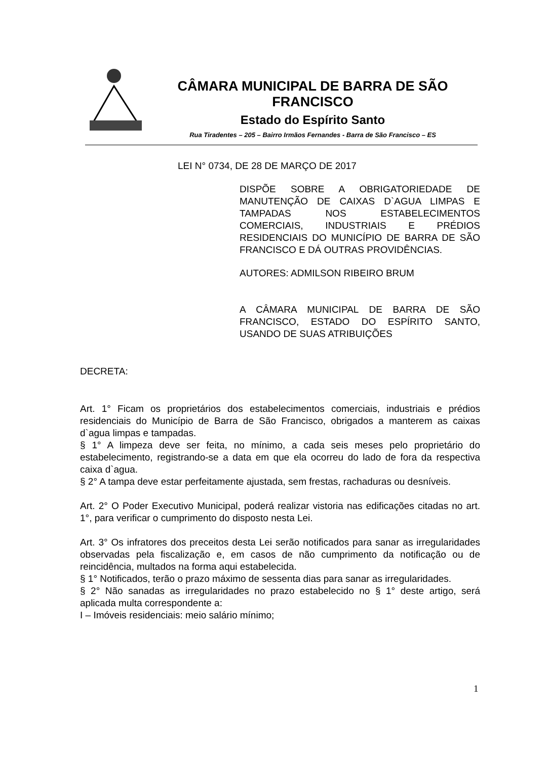CÂMARA MUNICIPAL DE BARRA DE SÃO FRANCISCO
Estado do Espírito Santo
Rua Tiradentes – 205 – Bairro Irmãos Fernandes - Barra de São Francisco – ES
LEI N° 0734, DE 28 DE MARÇO DE 2017
DISPÕE SOBRE A OBRIGATORIEDADE DE MANUTENÇÃO DE CAIXAS D`AGUA LIMPAS E TAMPADAS NOS ESTABELECIMENTOS COMERCIAIS, INDUSTRIAIS E PRÉDIOS RESIDENCIAIS DO MUNICÍPIO DE BARRA DE SÃO FRANCISCO E DÁ OUTRAS PROVIDÊNCIAS.
AUTORES: ADMILSON RIBEIRO BRUM
A CÂMARA MUNICIPAL DE BARRA DE SÃO FRANCISCO, ESTADO DO ESPÍRITO SANTO, USANDO DE SUAS ATRIBUIÇÕES
DECRETA:
Art. 1° Ficam os proprietários dos estabelecimentos comerciais, industriais e prédios residenciais do Município de Barra de São Francisco, obrigados a manterem as caixas d`agua limpas e tampadas.
§ 1° A limpeza deve ser feita, no mínimo, a cada seis meses pelo proprietário do estabelecimento, registrando-se a data em que ela ocorreu do lado de fora da respectiva caixa d`agua.
§ 2° A tampa deve estar perfeitamente ajustada, sem frestas, rachaduras ou desníveis.
Art. 2° O Poder Executivo Municipal, poderá realizar vistoria nas edificações citadas no art. 1°, para verificar o cumprimento do disposto nesta Lei.
Art. 3° Os infratores dos preceitos desta Lei serão notificados para sanar as irregularidades observadas pela fiscalização e, em casos de não cumprimento da notificação ou de reincidência, multados na forma aqui estabelecida.
§ 1° Notificados, terão o prazo máximo de sessenta dias para sanar as irregularidades.
§ 2° Não sanadas as irregularidades no prazo estabelecido no § 1° deste artigo, será aplicada multa correspondente a:
I – Imóveis residenciais: meio salário mínimo;
1